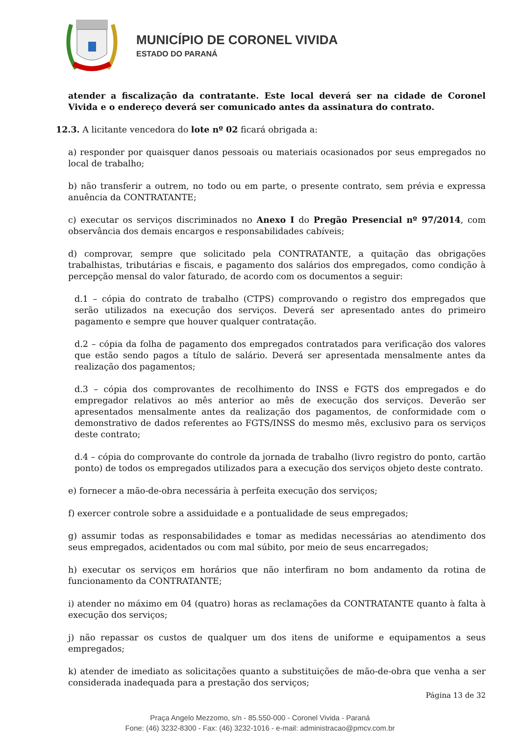MUNICÍPIO DE CORONEL VIVIDA
ESTADO DO PARANÁ
atender a fiscalização da contratante. Este local deverá ser na cidade de Coronel Vivida e o endereço deverá ser comunicado antes da assinatura do contrato.
12.3. A licitante vencedora do lote nº 02 ficará obrigada a:
a) responder por quaisquer danos pessoais ou materiais ocasionados por seus empregados no local de trabalho;
b) não transferir a outrem, no todo ou em parte, o presente contrato, sem prévia e expressa anuência da CONTRATANTE;
c) executar os serviços discriminados no Anexo I do Pregão Presencial nº 97/2014, com observância dos demais encargos e responsabilidades cabíveis;
d) comprovar, sempre que solicitado pela CONTRATANTE, a quitação das obrigações trabalhistas, tributárias e fiscais, e pagamento dos salários dos empregados, como condição à percepção mensal do valor faturado, de acordo com os documentos a seguir:
d.1 – cópia do contrato de trabalho (CTPS) comprovando o registro dos empregados que serão utilizados na execução dos serviços. Deverá ser apresentado antes do primeiro pagamento e sempre que houver qualquer contratação.
d.2 – cópia da folha de pagamento dos empregados contratados para verificação dos valores que estão sendo pagos a título de salário. Deverá ser apresentada mensalmente antes da realização dos pagamentos;
d.3 – cópia dos comprovantes de recolhimento do INSS e FGTS dos empregados e do empregador relativos ao mês anterior ao mês de execução dos serviços. Deverão ser apresentados mensalmente antes da realização dos pagamentos, de conformidade com o demonstrativo de dados referentes ao FGTS/INSS do mesmo mês, exclusivo para os serviços deste contrato;
d.4 – cópia do comprovante do controle da jornada de trabalho (livro registro do ponto, cartão ponto) de todos os empregados utilizados para a execução dos serviços objeto deste contrato.
e) fornecer a mão-de-obra necessária à perfeita execução dos serviços;
f) exercer controle sobre a assiduidade e a pontualidade de seus empregados;
g) assumir todas as responsabilidades e tomar as medidas necessárias ao atendimento dos seus empregados, acidentados ou com mal súbito, por meio de seus encarregados;
h) executar os serviços em horários que não interfiram no bom andamento da rotina de funcionamento da CONTRATANTE;
i) atender no máximo em 04 (quatro) horas as reclamações da CONTRATANTE quanto à falta à execução dos serviços;
j) não repassar os custos de qualquer um dos itens de uniforme e equipamentos a seus empregados;
k) atender de imediato as solicitações quanto a substituições de mão-de-obra que venha a ser considerada inadequada para a prestação dos serviços;
Página 13 de 32
Praça Angelo Mezzomo, s/n - 85.550-000 - Coronel Vivida - Paraná
Fone: (46) 3232-8300 - Fax: (46) 3232-1016 - e-mail: administracao@pmcv.com.br